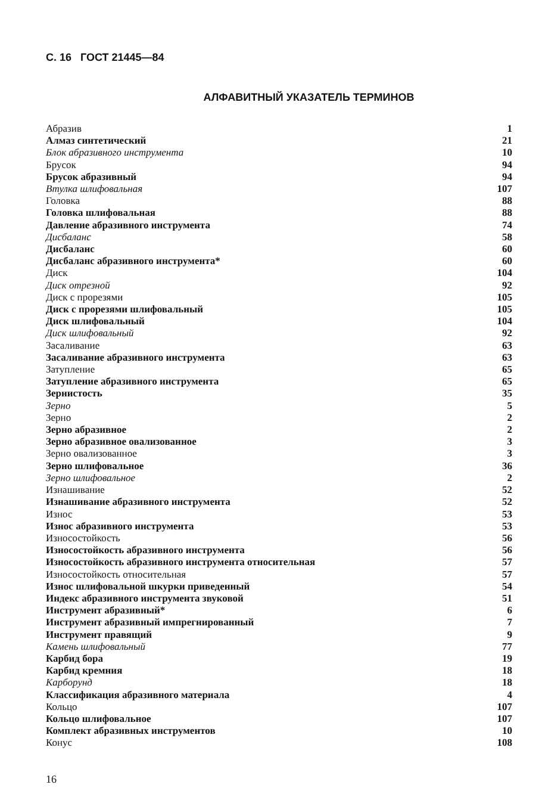С. 16 ГОСТ 21445—84
АЛФАВИТНЫЙ УКАЗАТЕЛЬ ТЕРМИНОВ
| Абразив | 1 |
| Алмаз синтетический | 21 |
| Блок абразивного инструмента | 10 |
| Брусок | 94 |
| Брусок абразивный | 94 |
| Втулка шлифовальная | 107 |
| Головка | 88 |
| Головка шлифовальная | 88 |
| Давление абразивного инструмента | 74 |
| Дисбаланс | 58 |
| Дисбаланс | 60 |
| Дисбаланс абразивного инструмента* | 60 |
| Диск | 104 |
| Диск отрезной | 92 |
| Диск с прорезями | 105 |
| Диск с прорезями шлифовальный | 105 |
| Диск шлифовальный | 104 |
| Диск шлифовальный | 92 |
| Засаливание | 63 |
| Засаливание абразивного инструмента | 63 |
| Затупление | 65 |
| Затупление абразивного инструмента | 65 |
| Зернистость | 35 |
| Зерно | 5 |
| Зерно | 2 |
| Зерно абразивное | 2 |
| Зерно абразивное овализованное | 3 |
| Зерно овализованное | 3 |
| Зерно шлифовальное | 36 |
| Зерно шлифовальное | 2 |
| Изнашивание | 52 |
| Изнашивание абразивного инструмента | 52 |
| Износ | 53 |
| Износ абразивного инструмента | 53 |
| Износостойкость | 56 |
| Износостойкость абразивного инструмента | 56 |
| Износостойкость абразивного инструмента относительная | 57 |
| Износостойкость относительная | 57 |
| Износ шлифовальной шкурки приведенный | 54 |
| Индекс абразивного инструмента звуковой | 51 |
| Инструмент абразивный* | 6 |
| Инструмент абразивный импрегнированный | 7 |
| Инструмент правящий | 9 |
| Камень шлифовальный | 77 |
| Карбид бора | 19 |
| Карбид кремния | 18 |
| Карборунд | 18 |
| Классификация абразивного материала | 4 |
| Кольцо | 107 |
| Кольцо шлифовальное | 107 |
| Комплект абразивных инструментов | 10 |
| Конус | 108 |
16